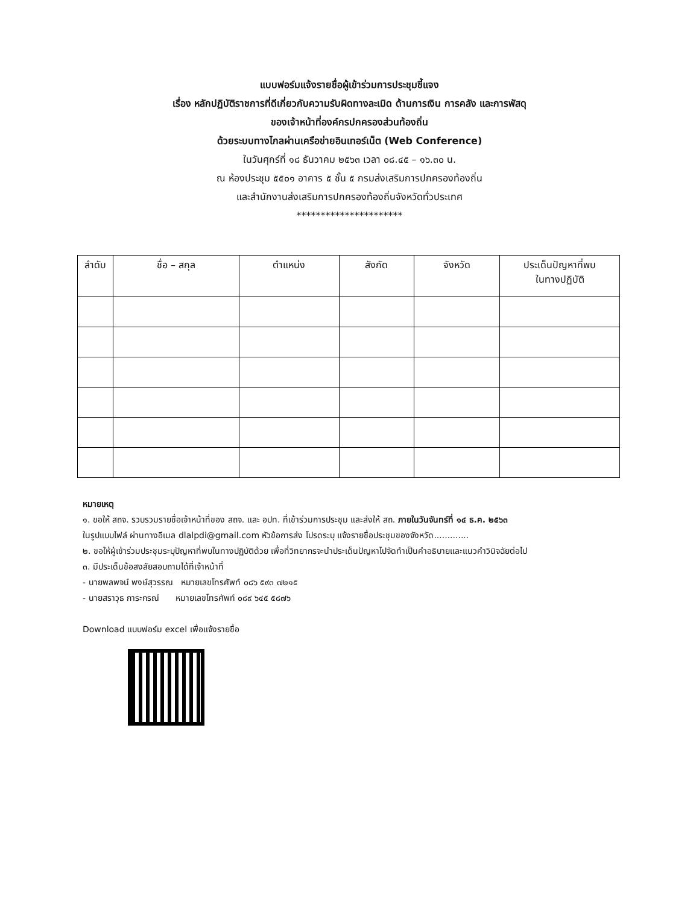แบบฟอร์มแจ้งรายชื่อผู้เข้าร่วมการประชุมชี้แจง
เรื่อง หลักปฏิบัติราชการที่ดีเกี่ยวกับความรับผิดทางละเมิด ด้านการเงิน การคลัง และการพัสดุ
ของเจ้าหน้าที่องค์กรปกครองส่วนท้องถิ่น
ด้วยระบบทางไกลผ่านเครือข่ายอินเทอร์เน็ต (Web Conference)
ในวันศุกร์ที่ ๑๘ ธันวาคม ๒๕๖๓ เวลา ๐๘.๔๕ – ๑๖.๓๐ น.
ณ ห้องประชุม ๕๕๐๑ อาคาร ๕ ชั้น ๕ กรมส่งเสริมการปกครองท้องถิ่น
และสำนักงานส่งเสริมการปกครองท้องถิ่นจังหวัดทั่วประเทศ
**********************
| ลำดับ | ชื่อ – สกุล | ตำแหน่ง | สังกัด | จังหวัด | ประเด็นปัญหาที่พบ ในทางปฏิบัติ |
| --- | --- | --- | --- | --- | --- |
หมายเหตุ
๑. ขอให้ สถจ. รวบรวมรายชื่อเจ้าหน้าที่ของ สถจ. และ อปท. ที่เข้าร่วมการประชุม และส่งให้ สถ. ภายในวันจันทร์ที่ ๑๔ ธ.ค. ๒๕๖๓
ในรูปแบบไฟล์ ผ่านทางอีเมล dlalpdi@gmail.com หัวข้อการส่ง โปรดระบุ แจ้งรายชื่อประชุมของจังหวัด.............
๒. ขอให้ผู้เข้าร่วมประชุมระบุปัญหาที่พบในทางปฏิบัติด้วย เพื่อที่วิทยากรจะนำประเด็นปัญหาไปจัดทำเป็นคำอธิบายและแนวคำวินิจฉัยต่อไป
๓. มีประเด็นข้อสงสัยสอบถามได้ที่เจ้าหน้าที่
- นายพลพจน์ พงษ์สุวรรณ หมายเลขโทรศัพท์ ๐๘๖ ๕๙๓ ๗๒๑๕
- นายสราวุธ การะกรณ์ หมายเลขโทรศัพท์ ๐๘๙ ๖๔๕ ๕๘๗๖
Download แบบฟอร์ม excel เพื่อแจ้งรายชื่อ